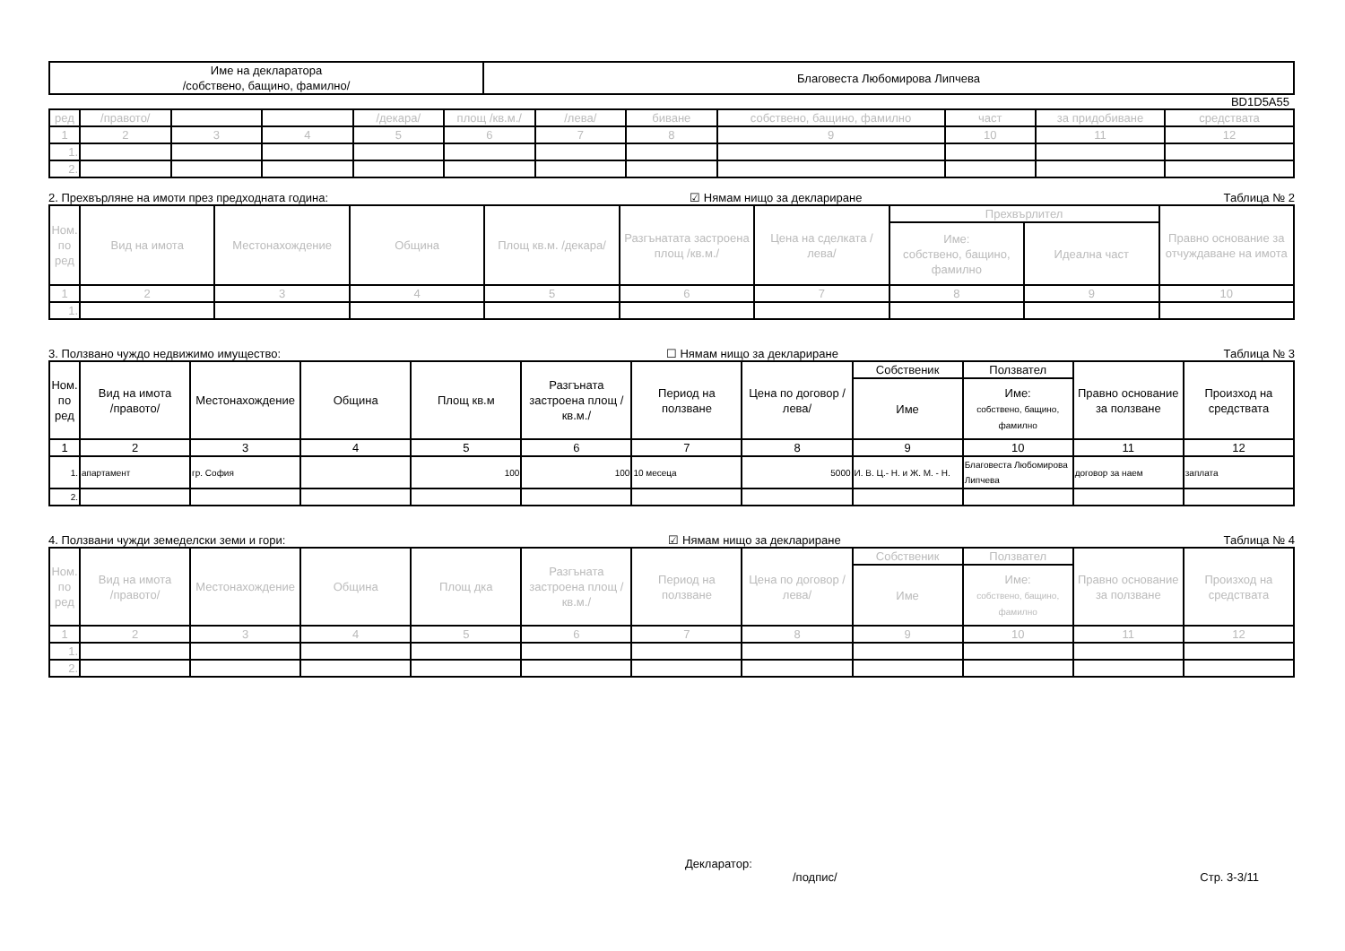| Име на декларатора /собствено, бащино, фамилно/ | Благовеста Любомирова Липчева |
BD1D5A55
| ред | /правото/ | | | /декара/ | площ /кв.м./ | /лева/ | биване | собствено, бащино, фамилно | част | за придобиване | средствата |
| 1 | 2 | 3 | 4 | 5 | 6 | 7 | 8 | 9 | 10 | 11 | 12 |
| 1. | | | | | | | | | | | |
| 2. | | | | | | | | | | | |
2. Прехвърляне на имоти през предходната година: ☑ Нямам нищо за деклариране Таблица № 2
| Ном. по ред | Вид на имота | Местонахождение | Община | Площ кв.м. /декара/ | Разгънатата застроена площ /кв.м./ | Цена на сделката /лева/ | Прехвърлител | | Правно основание за отчуждаване на имота |
| | | | | | | | Име: собствено, бащино, фамилно | Идеална част | |
| 1 | 2 | 3 | 4 | 5 | 6 | 7 | 8 | 9 | 10 |
| 1. | | | | | | | | | |
3. Ползвано чуждо недвижимо имущество: ☐ Нямам нищо за деклариране Таблица № 3
| Ном. по ред | Вид на имота /правото/ | Местонахождение | Община | Площ кв.м | Разгъната застроена площ /кв.м./ | Период на ползване | Цена по договор /лева/ | Собственик | Ползвател | Правно основание за ползване | Произход на средствата |
| | | | | | | | | Име | Име: собствено, бащино, фамилно | | |
| 1 | 2 | 3 | 4 | 5 | 6 | 7 | 8 | 9 | 10 | 11 | 12 |
| 1. | апартамент | гр. София | | 100 | 100 | 10 месеца | 5000 | И. В. Ц.- Н. и Ж. М. - Н. | Благовеста Любомирова Липчева | договор за наем | заплата |
| 2. | | | | | | | | | | | |
4. Ползвани чужди земеделски земи и гори: ☑ Нямам нищо за деклариране Таблица № 4
| Ном. по ред | Вид на имота /правото/ | Местонахождение | Община | Площ дка | Разгъната застроена площ /кв.м./ | Период на ползване | Цена по договор /лева/ | Собственик | Ползвател | Правно основание за ползване | Произход на средствата |
| | | | | | | | | Име | Име: собствено, бащино, фамилно | | |
| 1 | 2 | 3 | 4 | 5 | 6 | 7 | 8 | 9 | 10 | 11 | 12 |
| 1. | | | | | | | | | | | |
| 2. | | | | | | | | | | | |
Декларатор:
/подпис/ Стр. 3-3/11